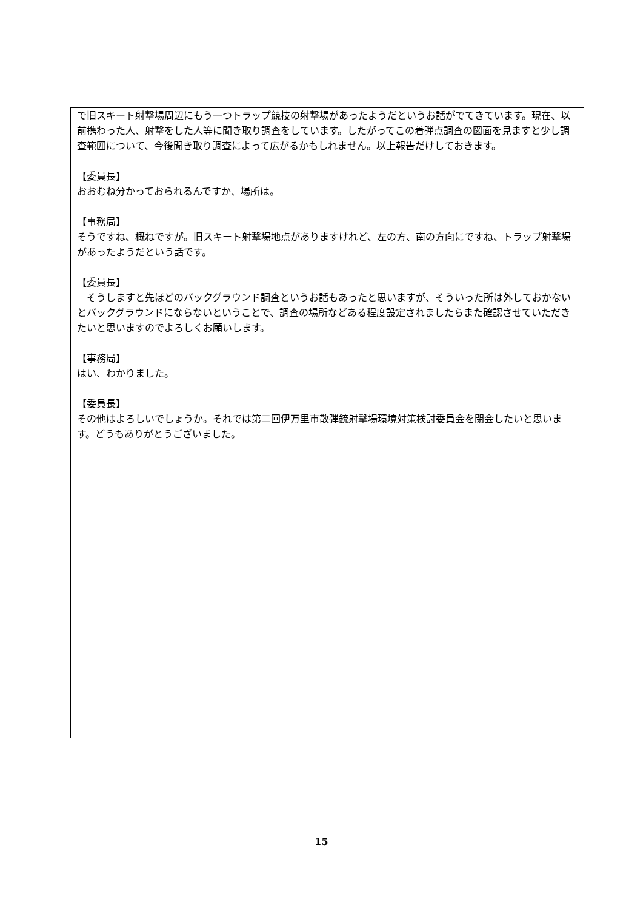で旧スキート射撃場周辺にもう一つトラップ競技の射撃場があったようだというお話がでてきています。現在、以前携わった人、射撃をした人等に聞き取り調査をしています。したがってこの着弾点調査の図面を見ますと少し調査範囲について、今後聞き取り調査によって広がるかもしれません。以上報告だけしておきます。
【委員長】
おおむね分かっておられるんですか、場所は。
【事務局】
そうですね、概ねですが。旧スキート射撃場地点がありますけれど、左の方、南の方向にですね、トラップ射撃場があったようだという話です。
【委員長】
　そうしますと先ほどのバックグラウンド調査というお話もあったと思いますが、そういった所は外しておかないとバックグラウンドにならないということで、調査の場所などある程度設定されましたらまた確認させていただきたいと思いますのでよろしくお願いします。
【事務局】
はい、わかりました。
【委員長】
その他はよろしいでしょうか。それでは第二回伊万里市散弾銃射撃場環境対策検討委員会を閉会したいと思います。どうもありがとうございました。
15